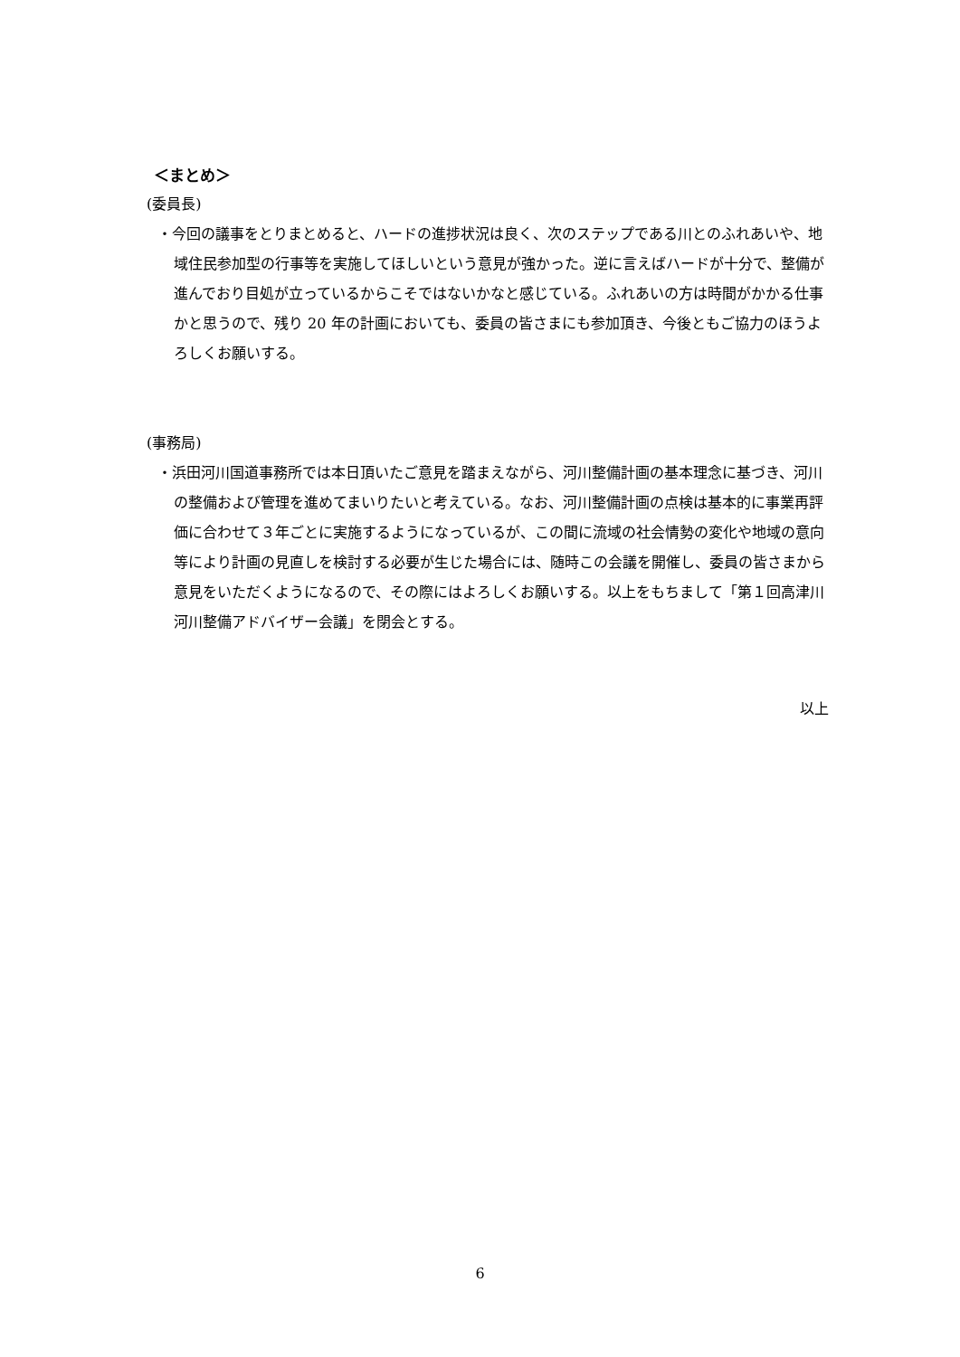＜まとめ＞
(委員長)
・今回の議事をとりまとめると、ハードの進捗状況は良く、次のステップである川とのふれあいや、地域住民参加型の行事等を実施してほしいという意見が強かった。逆に言えばハードが十分で、整備が進んでおり目処が立っているからこそではないかなと感じている。ふれあいの方は時間がかかる仕事かと思うので、残り 20 年の計画においても、委員の皆さまにも参加頂き、今後ともご協力のほうよろしくお願いする。
(事務局)
・浜田河川国道事務所では本日頂いたご意見を踏まえながら、河川整備計画の基本理念に基づき、河川の整備および管理を進めてまいりたいと考えている。なお、河川整備計画の点検は基本的に事業再評価に合わせて３年ごとに実施するようになっているが、この間に流域の社会情勢の変化や地域の意向等により計画の見直しを検討する必要が生じた場合には、随時この会議を開催し、委員の皆さまから意見をいただくようになるので、その際にはよろしくお願いする。以上をもちまして「第１回高津川河川整備アドバイザー会議」を閉会とする。
以上
6